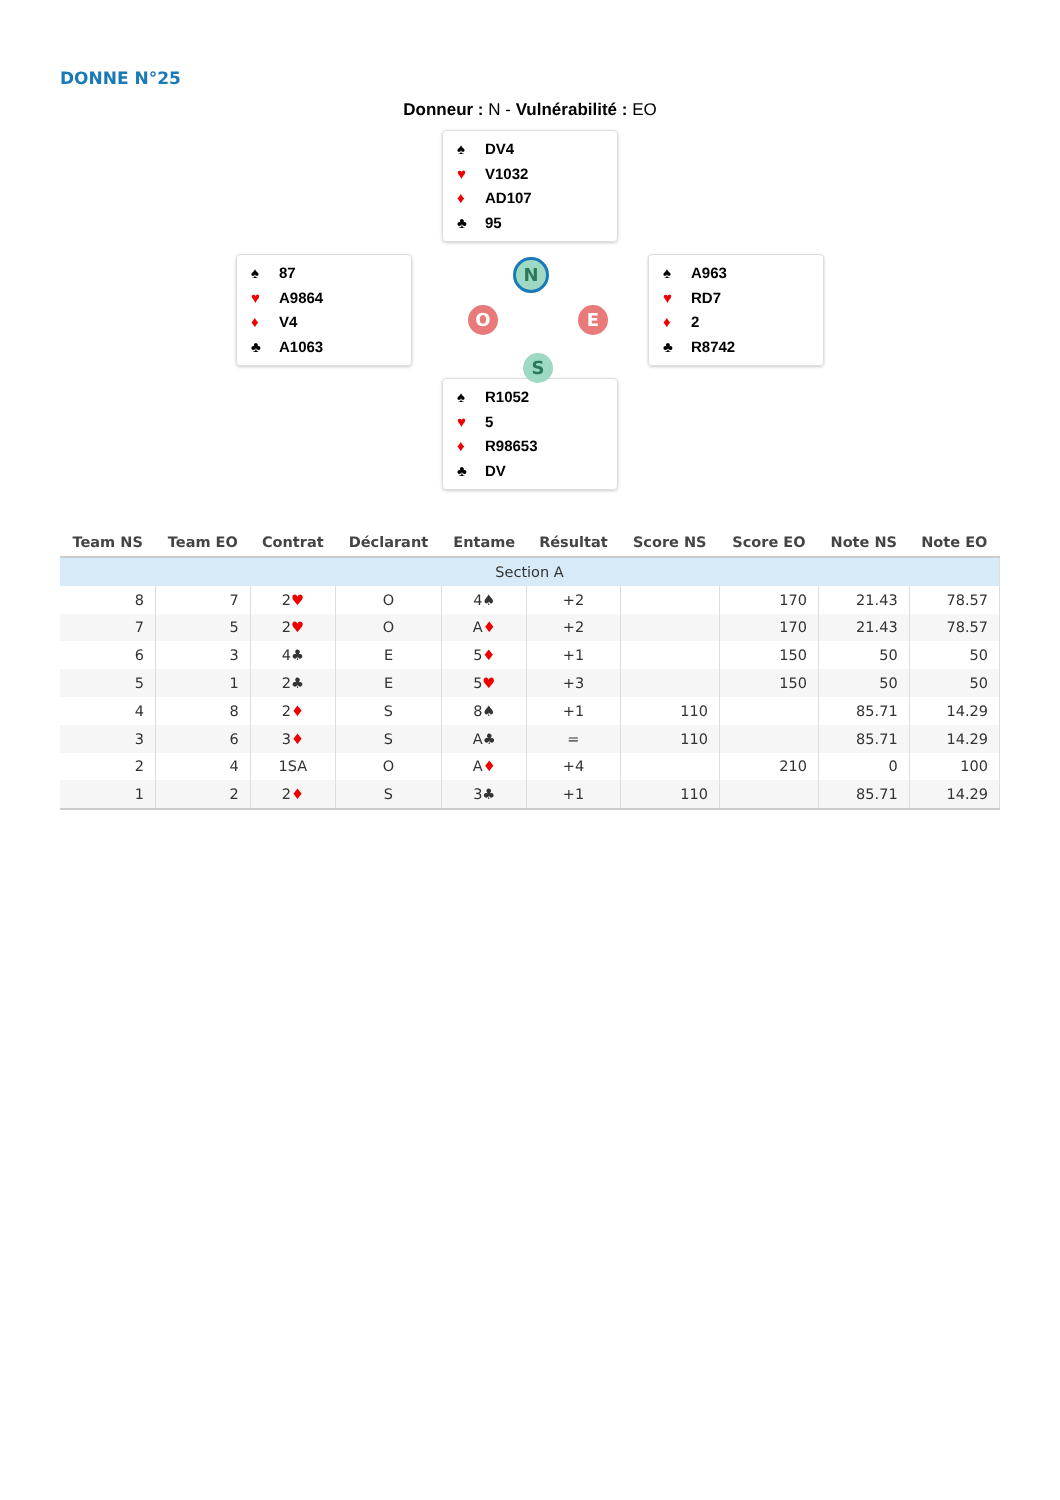DONNE N°25
Donneur : N - Vulnérabilité : EO
♠ DV4
♥ V1032
♦ AD107
♣ 95
♠ 87
♥ A9864
♦ V4
♣ A1063
N
O E
S
♠ A963
♥ RD7
♦ 2
♣ R8742
♠ R1052
♥ 5
♦ R98653
♣ DV
| Team NS | Team EO | Contrat | Déclarant | Entame | Résultat | Score NS | Score EO | Note NS | Note EO |
| --- | --- | --- | --- | --- | --- | --- | --- | --- | --- |
| Section A | | | | | | | | | |
| 8 | 7 | 2 ♥ | O | 4♠ | +2 | | 170 | 21.43 | 78.57 |
| 7 | 5 | 2 ♥ | O | A ♦ | +2 | | 170 | 21.43 | 78.57 |
| 6 | 3 | 4♣ | E | 5 ♦ | +1 | | 150 | 50 | 50 |
| 5 | 1 | 2♣ | E | 5 ♥ | +3 | | 150 | 50 | 50 |
| 4 | 8 | 2 ♦ | S | 8♠ | +1 | 110 | | 85.71 | 14.29 |
| 3 | 6 | 3 ♦ | S | A♣ | = | 110 | | 85.71 | 14.29 |
| 2 | 4 | 1SA | O | A ♦ | +4 | | 210 | 0 | 100 |
| 1 | 2 | 2 ♦ | S | 3♣ | +1 | 110 | | 85.71 | 14.29 |